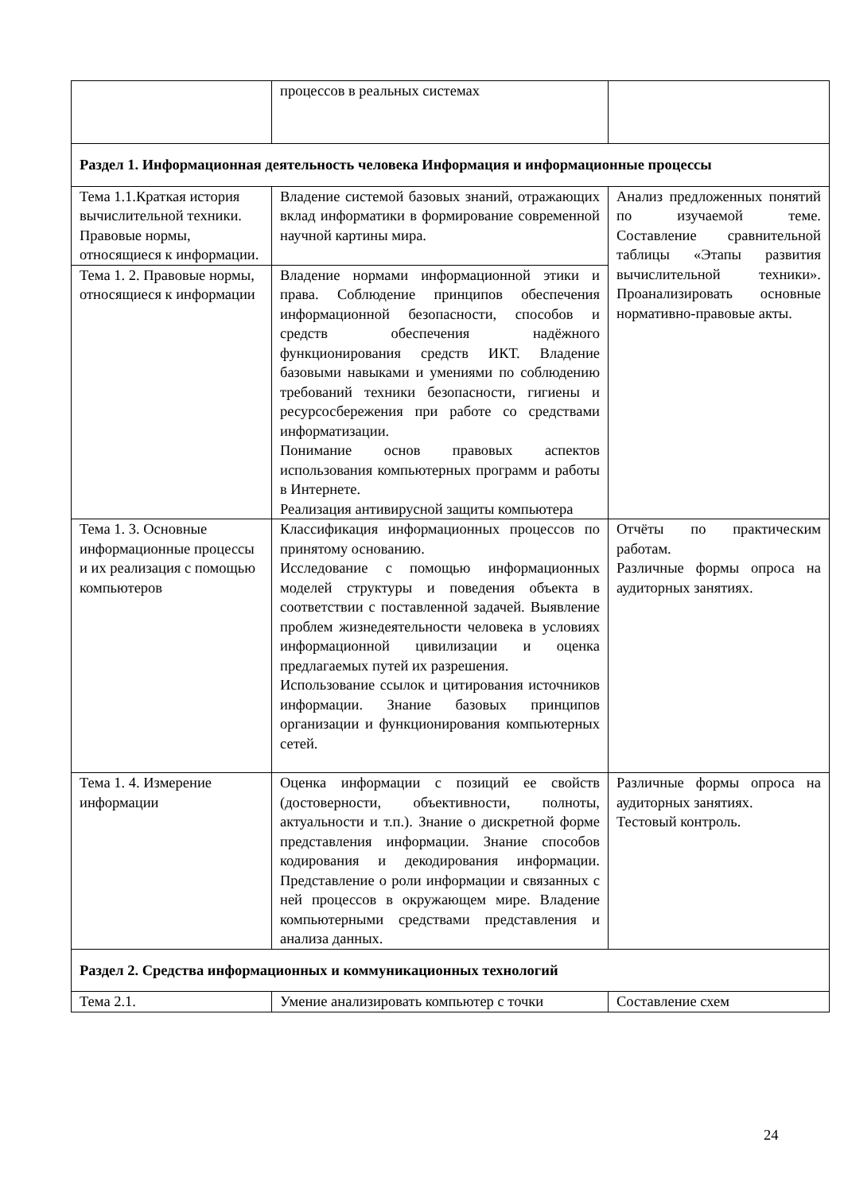| | процессов в реальных системах | |
| Раздел 1. Информационная деятельность человека Информация и информационные процессы | | |
| Тема 1.1.Краткая история вычислительной техники. Правовые нормы, относящиеся к информации. | Владение системой базовых знаний, отражающих вклад информатики в формирование современной научной картины мира. | Анализ предложенных понятий по изучаемой теме. Составление сравнительной таблицы «Этапы развития вычислительной техники». Проанализировать основные нормативно-правовые акты. |
| Тема 1. 2. Правовые нормы, относящиеся к информации | Владение нормами информационной этики и права. Соблюдение принципов обеспечения информационной безопасности, способов и средств обеспечения надёжного функционирования средств ИКТ. Владение базовыми навыками и умениями по соблюдению требований техники безопасности, гигиены и ресурсосбережения при работе со средствами информатизации. Понимание основ правовых аспектов использования компьютерных программ и работы в Интернете. Реализация антивирусной защиты компьютера | |
| Тема 1. 3. Основные информационные процессы и их реализация с помощью компьютеров | Классификация информационных процессов по принятому основанию. Исследование с помощью информационных моделей структуры и поведения объекта в соответствии с поставленной задачей. Выявление проблем жизнедеятельности человека в условиях информационной цивилизации и оценка предлагаемых путей их разрешения. Использование ссылок и цитирования источников информации. Знание базовых принципов организации и функционирования компьютерных сетей. | Отчёты по практическим работам. Различные формы опроса на аудиторных занятиях. |
| Тема 1. 4. Измерение информации | Оценка информации с позиций ее свойств (достоверности, объективности, полноты, актуальности и т.п.). Знание о дискретной форме представления информации. Знание способов кодирования и декодирования информации. Представление о роли информации и связанных с ней процессов в окружающем мире. Владение компьютерными средствами представления и анализа данных. | Различные формы опроса на аудиторных занятиях. Тестовый контроль. |
| Раздел 2. Средства информационных и коммуникационных технологий | | |
| Тема 2.1. | Умение анализировать компьютер с точки | Составление схем |
24